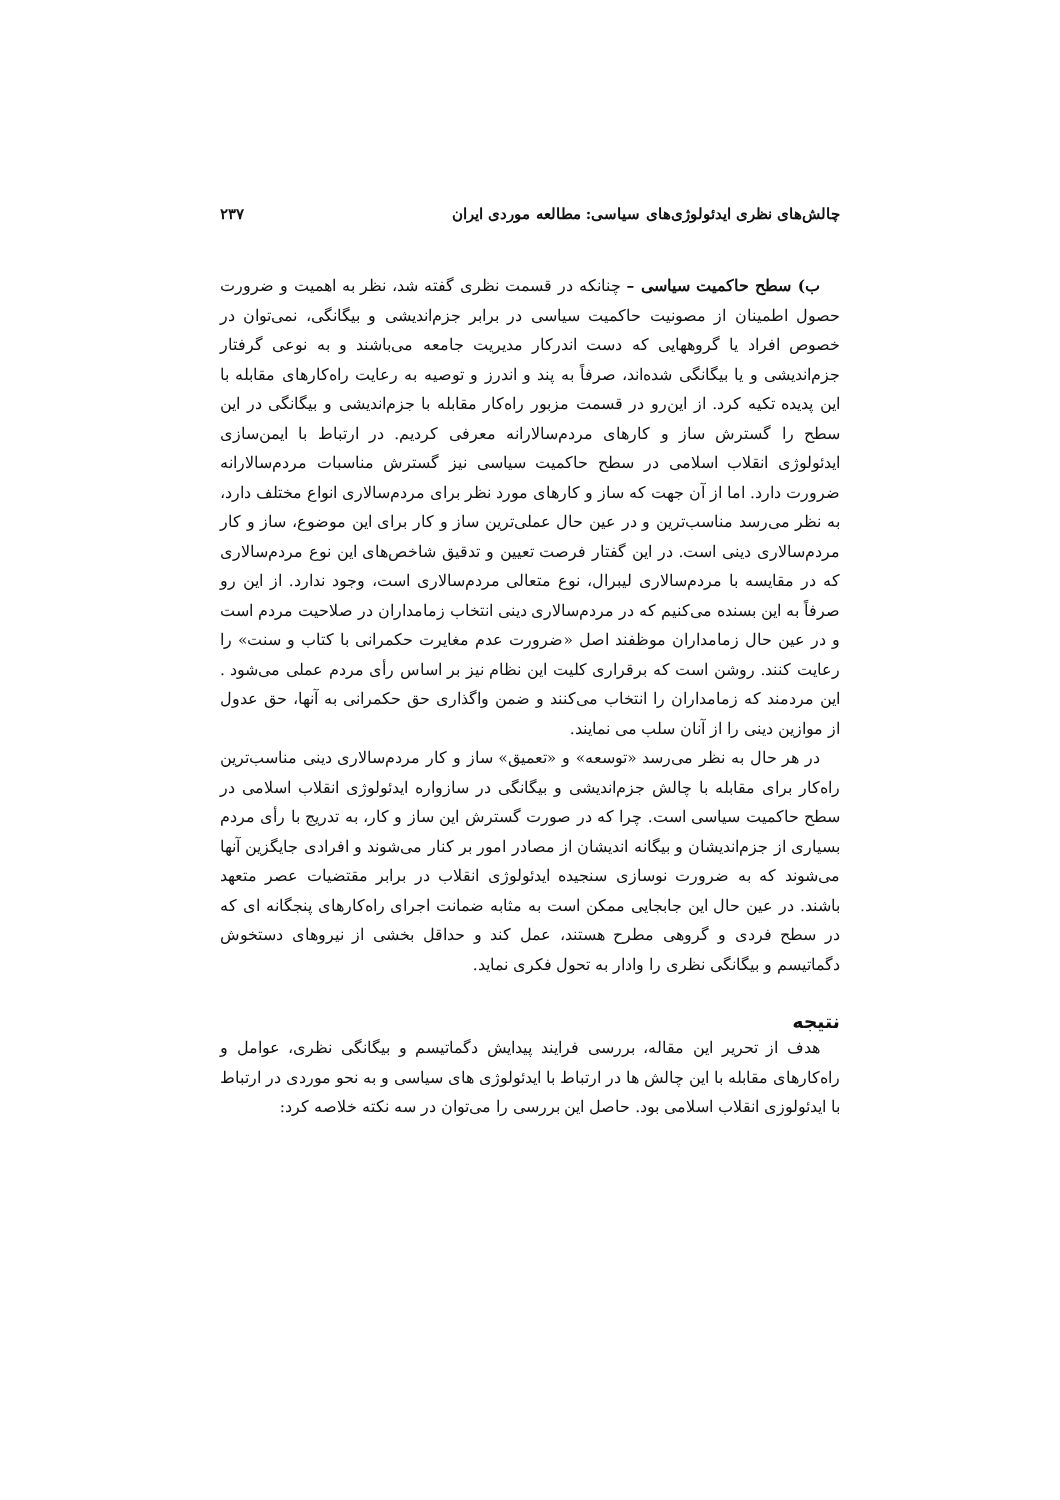چالش‌های نظری ایدئولوژی‌های سیاسی: مطالعه موردی ایران ۲۳۷
ب) سطح حاکمیت سیاسی – چنانکه در قسمت نظری گفته شد، نظر به اهمیت و ضرورت حصول اطمینان از مصونیت حاکمیت سیاسی در برابر جزم‌اندیشی و بیگانگی، نمی‌توان در خصوص افراد یا گروههایی که دست اندرکار مدیریت جامعه می‌باشند و به نوعی گرفتار جزم‌اندیشی و یا بیگانگی شده‌اند، صرفاً به پند و اندرز و توصیه به رعایت راه‌کارهای مقابله با این پدیده تکیه کرد. از این‌رو در قسمت مزبور راه‌کار مقابله با جزم‌اندیشی و بیگانگی در این سطح را گسترش ساز و کارهای مردم‌سالارانه معرفی کردیم. در ارتباط با ایمن‌سازی ایدئولوژی انقلاب اسلامی در سطح حاکمیت سیاسی نیز گسترش مناسبات مردم‌سالارانه ضرورت دارد. اما از آن جهت که ساز و کارهای مورد نظر برای مردم‌سالاری انواع مختلف دارد، به نظر می‌رسد مناسب‌ترین و در عین حال عملی‌ترین ساز و کار برای این موضوع، ساز و کار مردم‌سالاری دینی است. در این گفتار فرصت تعیین و تدقیق شاخص‌های این نوع مردم‌سالاری که در مقایسه با مردم‌سالاری لیبرال، نوع متعالی مردم‌سالاری است، وجود ندارد. از این رو صرفاً به این بسنده می‌کنیم که در مردم‌سالاری دینی انتخاب زمامداران در صلاحیت مردم است و در عین حال زمامداران موظفند اصل «ضرورت عدم مغایرت حکمرانی با کتاب و سنت» را رعایت کنند. روشن است که برقراری کلیت این نظام نیز بر اساس رأی مردم عملی می‌شود . این مردمند که زمامداران را انتخاب می‌کنند و ضمن واگذاری حق حکمرانی به آنها، حق عدول از موازین دینی را از آنان سلب می نمایند.
در هر حال به نظر می‌رسد «توسعه» و «تعمیق» ساز و کار مردم‌سالاری دینی مناسب‌ترین راه‌کار برای مقابله با چالش جزم‌اندیشی و بیگانگی در سازواره ایدئولوژی انقلاب اسلامی در سطح حاکمیت سیاسی است. چرا که در صورت گسترش این ساز و کار، به تدریج با رأی مردم بسیاری از جزم‌اندیشان و بیگانه اندیشان از مصادر امور بر کنار می‌شوند و افرادی جایگزین آنها می‌شوند که به ضرورت نوسازی سنجیده ایدئولوژی انقلاب در برابر مقتضیات عصر متعهد باشند. در عین حال این جابجایی ممکن است به مثابه ضمانت اجرای راه‌کارهای پنجگانه ای که در سطح فردی و گروهی مطرح هستند، عمل کند و حداقل بخشی از نیروهای دستخوش دگماتیسم و بیگانگی نظری را وادار به تحول فکری نماید.
نتیجه
هدف از تحریر این مقاله، بررسی فرایند پیدایش دگماتیسم و بیگانگی نظری، عوامل و راه‌کارهای مقابله با این چالش ها در ارتباط با ایدئولوژی های سیاسی و به نحو موردی در ارتباط با ایدئولوزی انقلاب اسلامی بود. حاصل این بررسی را می‌توان در سه نکته خلاصه کرد: